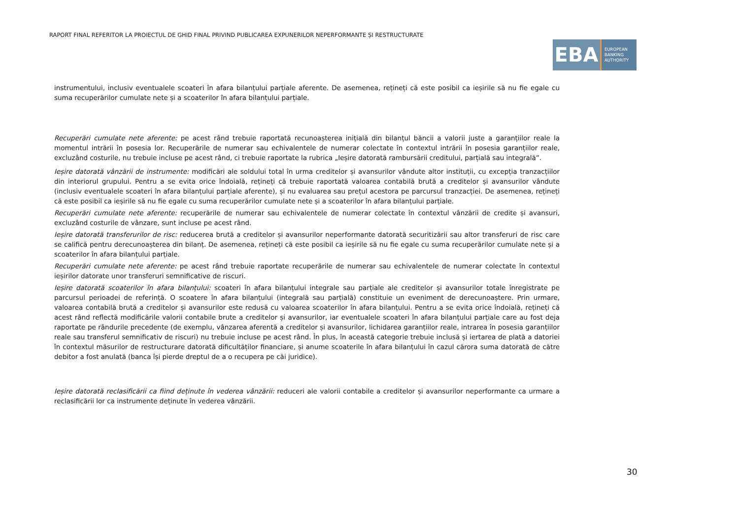RAPORT FINAL REFERITOR LA PROIECTUL DE GHID FINAL PRIVIND PUBLICAREA EXPUNERILOR NEPERFORMANTE ȘI RESTRUCTURATE
EBA
EUROPEAN
BANKING
AUTHORITY
instrumentului, inclusiv eventualele scoateri în afara bilanțului parțiale aferente. De asemenea, rețineți că este posibil ca ieșirile să nu fie egale cu suma recuperărilor cumulate nete și a scoaterilor în afara bilanțului parțiale.
Recuperări cumulate nete aferente: pe acest rând trebuie raportată recunoașterea inițială din bilanțul băncii a valorii juste a garanțiilor reale la momentul intrării în posesia lor. Recuperările de numerar sau echivalentele de numerar colectate în contextul intrării în posesia garanțiilor reale, excluzând costurile, nu trebuie incluse pe acest rând, ci trebuie raportate la rubrica „Ieșire datorată rambursării creditului, parțială sau integrală”.
Ieșire datorată vânzării de instrumente: modificări ale soldului total în urma creditelor și avansurilor vândute altor instituții, cu excepția tranzacțiilor din interiorul grupului. Pentru a se evita orice îndoială, rețineți că trebuie raportată valoarea contabilă brută a creditelor și avansurilor vândute (inclusiv eventualele scoateri în afara bilanțului parțiale aferente), și nu evaluarea sau prețul acestora pe parcursul tranzacției. De asemenea, rețineți că este posibil ca ieșirile să nu fie egale cu suma recuperărilor cumulate nete și a scoaterilor în afara bilanțului parțiale.
Recuperări cumulate nete aferente: recuperările de numerar sau echivalentele de numerar colectate în contextul vânzării de credite și avansuri, excluzând costurile de vânzare, sunt incluse pe acest rând.
Ieșire datorată transferurilor de risc: reducerea brută a creditelor și avansurilor neperformante datorată securitizării sau altor transferuri de risc care se califică pentru derecunoașterea din bilanț. De asemenea, rețineți că este posibil ca ieșirile să nu fie egale cu suma recuperărilor cumulate nete și a scoaterilor în afara bilanțului parțiale.
Recuperări cumulate nete aferente: pe acest rând trebuie raportate recuperările de numerar sau echivalentele de numerar colectate în contextul ieșirilor datorate unor transferuri semnificative de riscuri.
Ieșire datorată scoaterilor în afara bilanțului: scoateri în afara bilanțului integrale sau parțiale ale creditelor și avansurilor totale înregistrate pe parcursul perioadei de referință. O scoatere în afara bilanțului (integrală sau parțială) constituie un eveniment de derecunoaștere. Prin urmare, valoarea contabilă brută a creditelor și avansurilor este redusă cu valoarea scoaterilor în afara bilanțului. Pentru a se evita orice îndoială, rețineți că acest rând reflectă modificările valorii contabile brute a creditelor și avansurilor, iar eventualele scoateri în afara bilanțului parțiale care au fost deja raportate pe rândurile precedente (de exemplu, vânzarea aferentă a creditelor și avansurilor, lichidarea garanțiilor reale, intrarea în posesia garanțiilor reale sau transferul semnificativ de riscuri) nu trebuie incluse pe acest rând. În plus, în această categorie trebuie inclusă și iertarea de plată a datoriei în contextul măsurilor de restructurare datorată dificultăților financiare, și anume scoaterile în afara bilanțului în cazul cărora suma datorată de către debitor a fost anulată (banca își pierde dreptul de a o recupera pe căi juridice).
Ieșire datorată reclasificării ca fiind deținute în vederea vânzării: reduceri ale valorii contabile a creditelor și avansurilor neperformante ca urmare a reclasificării lor ca instrumente deținute în vederea vânzării.
30